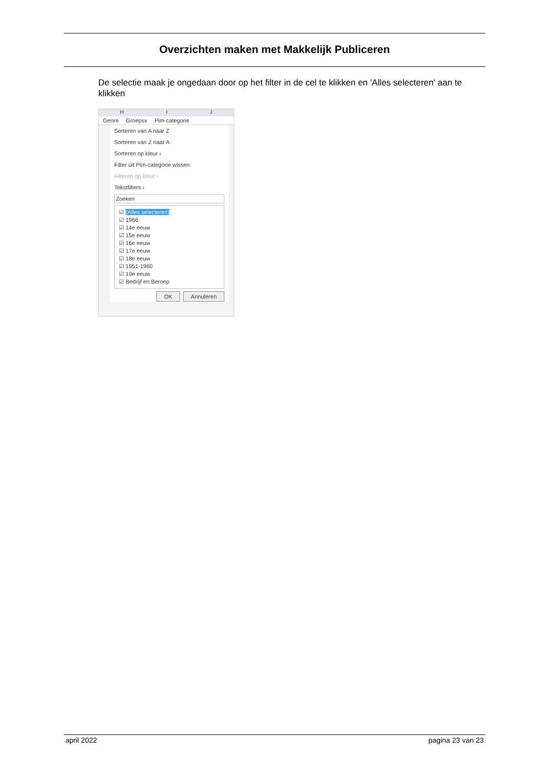Overzichten maken met Makkelijk Publiceren
De selectie maak je ongedaan door op het filter in de cel te klikken en 'Alles selecteren' aan te klikken
H I J
Genre Groepsv Pim-categorie
Sorteren van A naar Z
Sorteren van Z naar A
Sorteren op kleur ›
Filter uit Pim-categorie wissen
Filteren op kleur ›
Tekstfilters ›
Zoeken
☑ (Alles selecteren)
☑ 1966
☑ 14e eeuw
☑ 15e eeuw
☑ 16e eeuw
☑ 17e eeuw
☑ 18e eeuw
☑ 1951-1960
☑ 19e eeuw
☑ Bedrijf en Beroep
OK Annuleren
april 2022 pagina 23 van 23